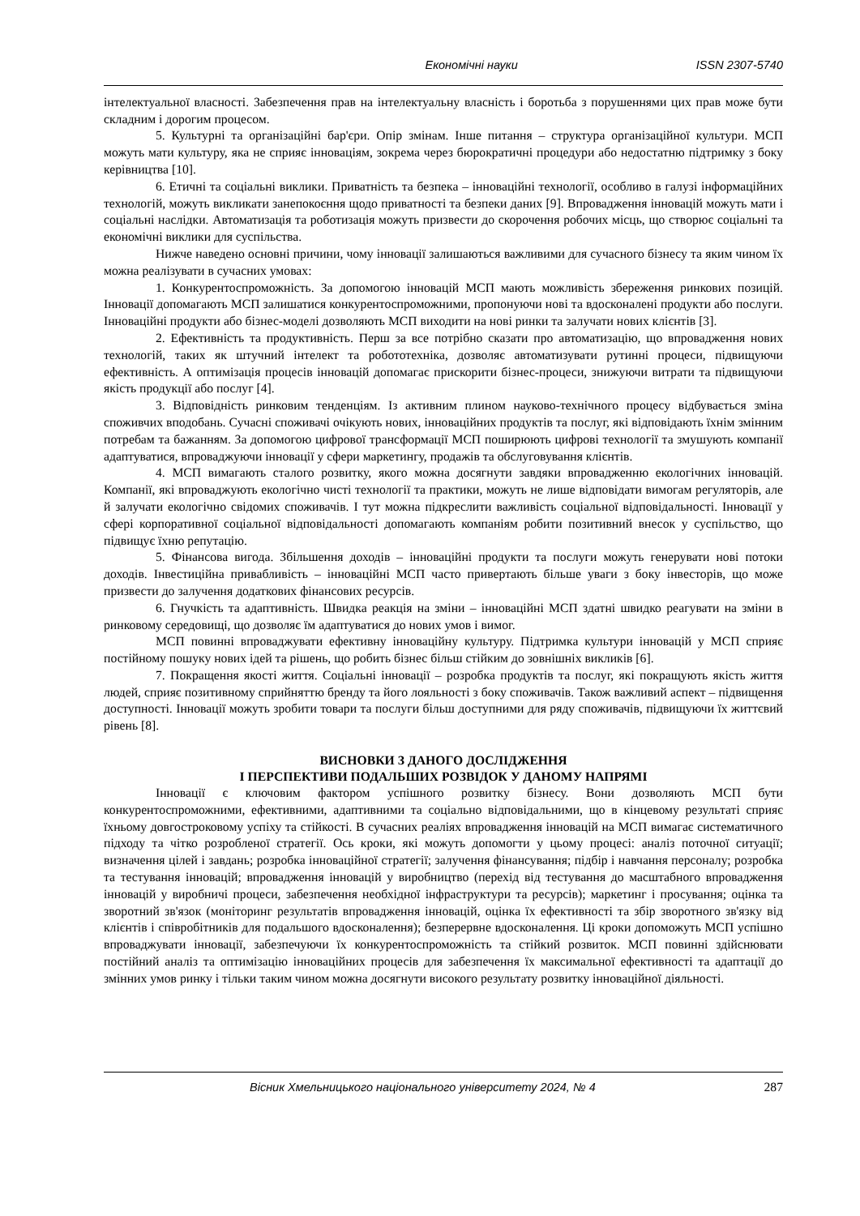Економічні науки ISSN 2307-5740
інтелектуальної власності. Забезпечення прав на інтелектуальну власність і боротьба з порушеннями цих прав може бути складним і дорогим процесом.
5. Культурні та організаційні бар'єри. Опір змінам. Інше питання – структура організаційної культури. МСП можуть мати культуру, яка не сприяє інноваціям, зокрема через бюрократичні процедури або недостатню підтримку з боку керівництва [10].
6. Етичні та соціальні виклики. Приватність та безпека – інноваційні технології, особливо в галузі інформаційних технологій, можуть викликати занепокоєння щодо приватності та безпеки даних [9]. Впровадження інновацій можуть мати і соціальні наслідки. Автоматизація та роботизація можуть призвести до скорочення робочих місць, що створює соціальні та економічні виклики для суспільства.
Нижче наведено основні причини, чому інновації залишаються важливими для сучасного бізнесу та яким чином їх можна реалізувати в сучасних умовах:
1. Конкурентоспроможність. За допомогою інновацій МСП мають можливість збереження ринкових позицій. Інновації допомагають МСП залишатися конкурентоспроможними, пропонуючи нові та вдосконалені продукти або послуги. Інноваційні продукти або бізнес-моделі дозволяють МСП виходити на нові ринки та залучати нових клієнтів [3].
2. Ефективність та продуктивність. Перш за все потрібно сказати про автоматизацію, що впровадження нових технологій, таких як штучний інтелект та робототехніка, дозволяє автоматизувати рутинні процеси, підвищуючи ефективність. А оптимізація процесів інновацій допомагає прискорити бізнес-процеси, знижуючи витрати та підвищуючи якість продукції або послуг [4].
3. Відповідність ринковим тенденціям. Із активним плином науково-технічного процесу відбувається зміна споживчих вподобань. Сучасні споживачі очікують нових, інноваційних продуктів та послуг, які відповідають їхнім змінним потребам та бажанням. За допомогою цифрової трансформації МСП поширюють цифрові технології та змушують компанії адаптуватися, впроваджуючи інновації у сфери маркетингу, продажів та обслуговування клієнтів.
4. МСП вимагають сталого розвитку, якого можна досягнути завдяки впровадженню екологічних інновацій. Компанії, які впроваджують екологічно чисті технології та практики, можуть не лише відповідати вимогам регуляторів, але й залучати екологічно свідомих споживачів. І тут можна підкреслити важливість соціальної відповідальності. Інновації у сфері корпоративної соціальної відповідальності допомагають компаніям робити позитивний внесок у суспільство, що підвищує їхню репутацію.
5. Фінансова вигода. Збільшення доходів – інноваційні продукти та послуги можуть генерувати нові потоки доходів. Інвестиційна привабливість – інноваційні МСП часто привертають більше уваги з боку інвесторів, що може призвести до залучення додаткових фінансових ресурсів.
6. Гнучкість та адаптивність. Швидка реакція на зміни – інноваційні МСП здатні швидко реагувати на зміни в ринковому середовищі, що дозволяє їм адаптуватися до нових умов і вимог.
МСП повинні впроваджувати ефективну інноваційну культуру. Підтримка культури інновацій у МСП сприяє постійному пошуку нових ідей та рішень, що робить бізнес більш стійким до зовнішніх викликів [6].
7. Покращення якості життя. Соціальні інновації – розробка продуктів та послуг, які покращують якість життя людей, сприяє позитивному сприйняттю бренду та його лояльності з боку споживачів. Також важливий аспект – підвищення доступності. Інновації можуть зробити товари та послуги більш доступними для ряду споживачів, підвищуючи їх життєвий рівень [8].
ВИСНОВКИ З ДАНОГО ДОСЛІДЖЕННЯ
І ПЕРСПЕКТИВИ ПОДАЛЬШИХ РОЗВІДОК У ДАНОМУ НАПРЯМІ
Інновації є ключовим фактором успішного розвитку бізнесу. Вони дозволяють МСП бути конкурентоспроможними, ефективними, адаптивними та соціально відповідальними, що в кінцевому результаті сприяє їхньому довгостроковому успіху та стійкості. В сучасних реаліях впровадження інновацій на МСП вимагає систематичного підходу та чітко розробленої стратегії. Ось кроки, які можуть допомогти у цьому процесі: аналіз поточної ситуації; визначення цілей і завдань; розробка інноваційної стратегії; залучення фінансування; підбір і навчання персоналу; розробка та тестування інновацій; впровадження інновацій у виробництво (перехід від тестування до масштабного впровадження інновацій у виробничі процеси, забезпечення необхідної інфраструктури та ресурсів); маркетинг і просування; оцінка та зворотний зв'язок (моніторинг результатів впровадження інновацій, оцінка їх ефективності та збір зворотного зв'язку від клієнтів і співробітників для подальшого вдосконалення); безперервне вдосконалення. Ці кроки допоможуть МСП успішно впроваджувати інновації, забезпечуючи їх конкурентоспроможність та стійкий розвиток. МСП повинні здійснювати постійний аналіз та оптимізацію інноваційних процесів для забезпечення їх максимальної ефективності та адаптації до змінних умов ринку і тільки таким чином можна досягнути високого результату розвитку інноваційної діяльності.
Вісник Хмельницького національного університету 2024, № 4 287